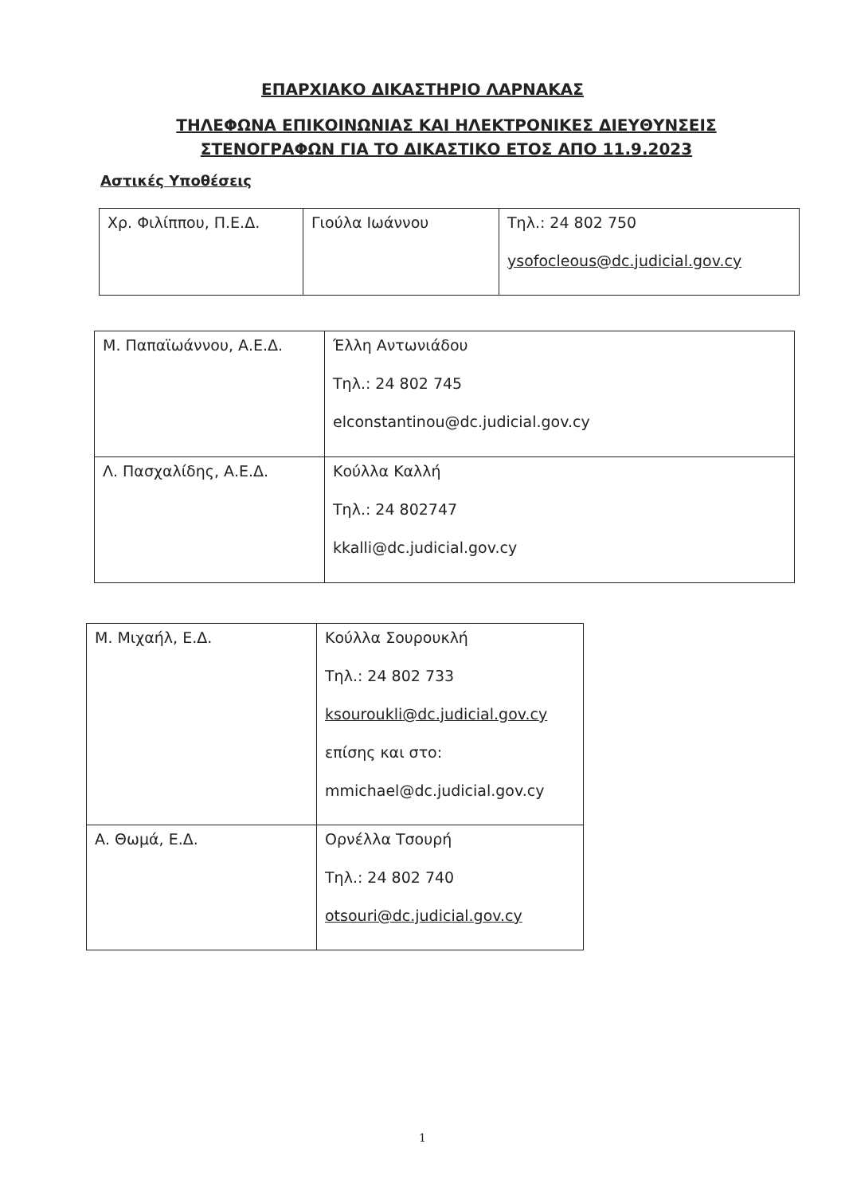ΕΠΑΡΧΙΑΚΟ ΔΙΚΑΣΤΗΡΙΟ ΛΑΡΝΑΚΑΣ
ΤΗΛΕΦΩΝΑ ΕΠΙΚΟΙΝΩΝΙΑΣ ΚΑΙ ΗΛΕΚΤΡΟΝΙΚΕΣ ΔΙΕΥΘΥΝΣΕΙΣ
ΣΤΕΝΟΓΡΑΦΩΝ ΓΙΑ ΤΟ ΔΙΚΑΣΤΙΚΟ ΕΤΟΣ ΑΠΟ 11.9.2023
Αστικές Υποθέσεις
| Χρ. Φιλίππου, Π.Ε.Δ. | Γιούλα Ιωάννου | Τηλ.: 24 802 750 ysofocleous@dc.judicial.gov.cy |
| Μ. Παπαϊωάννου, Α.Ε.Δ. | Έλλη Αντωνιάδου Τηλ.: 24 802 745 elconstantinou@dc.judicial.gov.cy |
| Λ. Πασχαλίδης, Α.Ε.Δ. | Κούλλα Καλλή Τηλ.: 24 802747 kkalli@dc.judicial.gov.cy |
| Μ. Μιχαήλ, Ε.Δ. | Κούλλα Σουρουκλή Τηλ.: 24 802 733 ksouroukli@dc.judicial.gov.cy επίσης και στο: mmichael@dc.judicial.gov.cy |
| Α. Θωμά, Ε.Δ. | Ορνέλλα Τσουρή Τηλ.: 24 802 740 otsouri@dc.judicial.gov.cy |
1